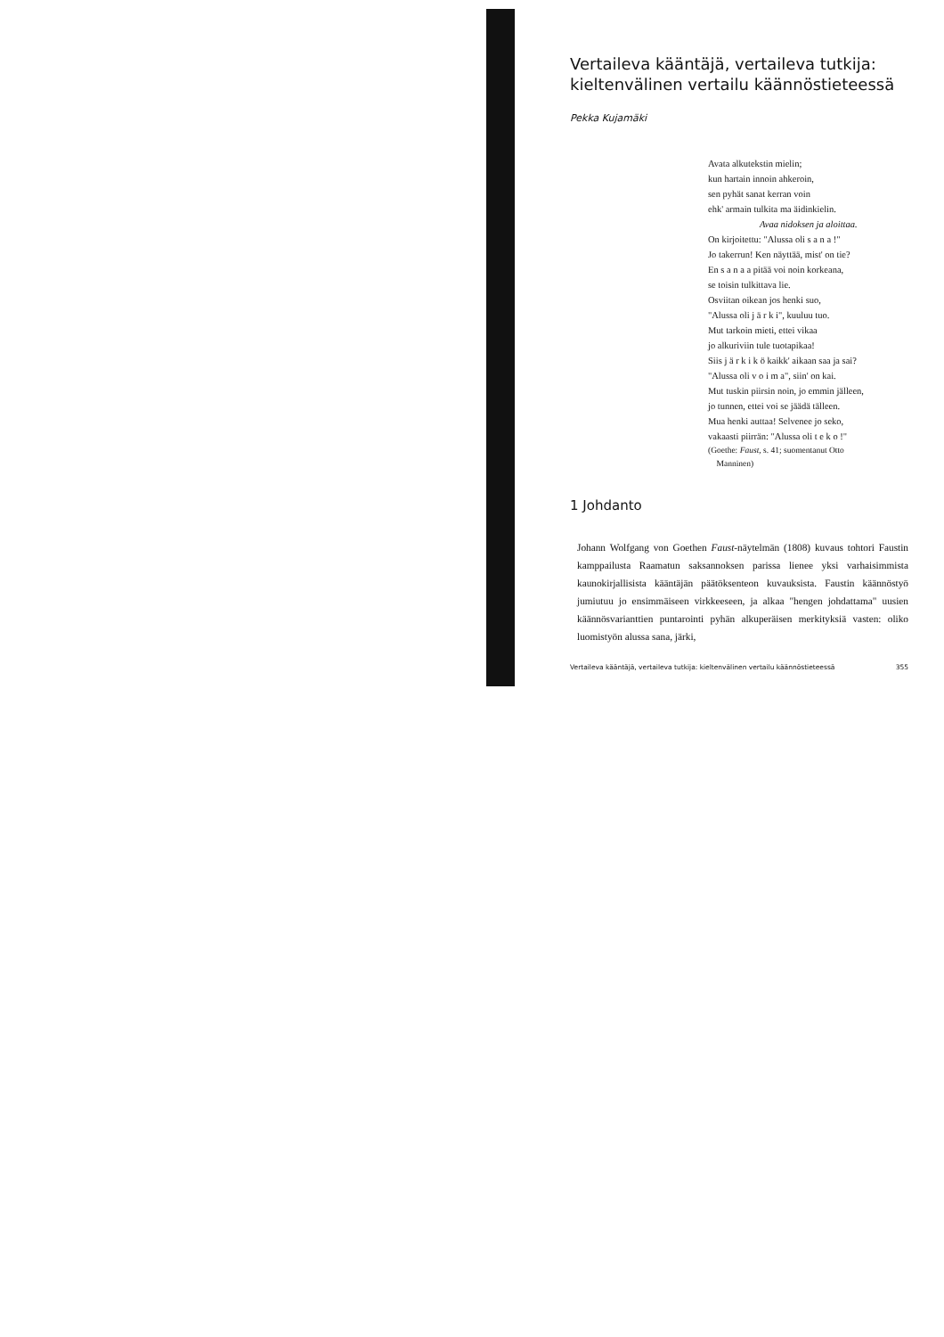Vertaileva kääntäjä, vertaileva tutkija: kieltenvälinen vertailu käännöstieteessä
Pekka Kujamäki
Avata alkutekstin mielin;
kun hartain innoin ahkeroin,
sen pyhät sanat kerran voin
ehk' armain tulkita ma äidinkielin.
Avaa nidoksen ja aloittaa.
On kirjoitettu: "Alussa oli s a n a !"
Jo takerrun! Ken näyttää, mist' on tie?
En s a n a a pitää voi noin korkeana,
se toisin tulkittava lie.
Osviitan oikean jos henki suo,
"Alussa oli j ä r k i", kuuluu tuo.
Mut tarkoin mieti, ettei vikaa
jo alkuriviin tule tuotapikaa!
Siis j ä r k i k ö kaikk' aikaan saa ja sai?
"Alussa oli v o i m a", siin' on kai.
Mut tuskin piirsin noin, jo emmin jälleen,
jo tunnen, ettei voi se jäädä tälleen.
Mua henki auttaa! Selvenee jo seko,
vakaasti piirrän: "Alussa oli t e k o !"
(Goethe: Faust, s. 41; suomentanut Otto
Manninen)
1 Johdanto
Johann Wolfgang von Goethen Faust-näytelmän (1808) kuvaus tohtori Faustin kamppailusta Raamatun saksannoksen parissa lienee yksi varhaisimmista kaunokirjallisista kääntäjän päätöksenteon kuvauksista. Faustin käännöstyö jumiutuu jo ensimmäiseen virkkeeseen, ja alkaa "hengen johdattama" uusien käännösvarianttien puntarointi pyhän alkuperäisen merkityksiä vasten: oliko luomistyön alussa sana, järki,
Vertaileva kääntäjä, vertaileva tutkija: kieltenvälinen vertailu käännöstieteessä 355